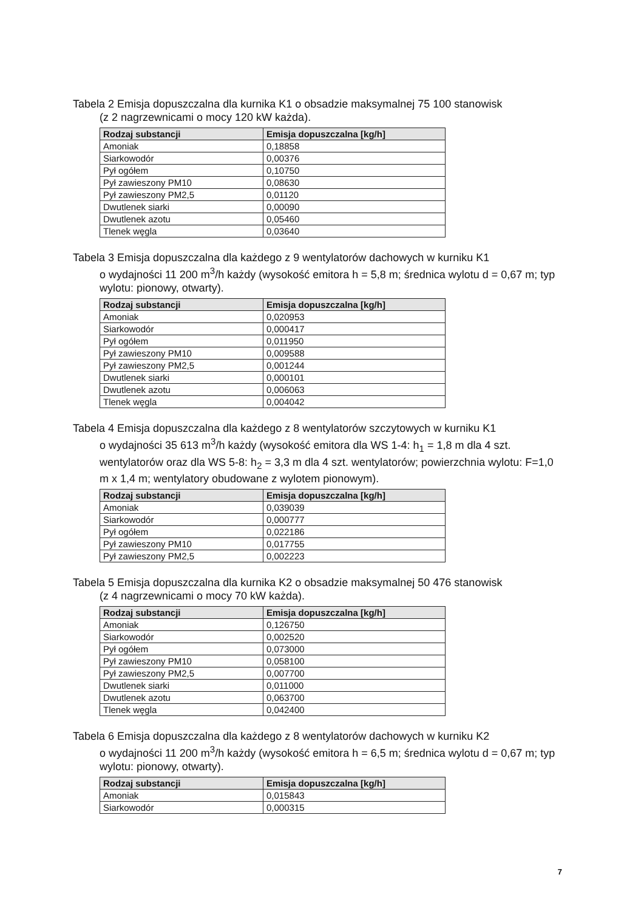Tabela 2 Emisja dopuszczalna dla kurnika K1 o obsadzie maksymalnej 75 100 stanowisk
(z 2 nagrzewnicami o mocy 120 kW każda).
| Rodzaj substancji | Emisja dopuszczalna [kg/h] |
| --- | --- |
| Amoniak | 0,18858 |
| Siarkowodór | 0,00376 |
| Pył ogółem | 0,10750 |
| Pył zawieszony PM10 | 0,08630 |
| Pył zawieszony PM2,5 | 0,01120 |
| Dwutlenek siarki | 0,00090 |
| Dwutlenek azotu | 0,05460 |
| Tlenek węgla | 0,03640 |
Tabela 3 Emisja dopuszczalna dla każdego z 9 wentylatorów dachowych w kurniku K1
o wydajności 11 200 m<sup>3</sup>/h każdy (wysokość emitora h = 5,8 m; średnica wylotu d = 0,67 m; typ wylotu: pionowy, otwarty).
| Rodzaj substancji | Emisja dopuszczalna [kg/h] |
| --- | --- |
| Amoniak | 0,020953 |
| Siarkowodór | 0,000417 |
| Pył ogółem | 0,011950 |
| Pył zawieszony PM10 | 0,009588 |
| Pył zawieszony PM2,5 | 0,001244 |
| Dwutlenek siarki | 0,000101 |
| Dwutlenek azotu | 0,006063 |
| Tlenek węgla | 0,004042 |
Tabela 4 Emisja dopuszczalna dla każdego z 8 wentylatorów szczytowych w kurniku K1
o wydajności 35 613 m<sup>3</sup>/h każdy (wysokość emitora dla WS 1-4: h<sub>1</sub> = 1,8 m dla 4 szt. wentylatorów oraz dla WS 5-8: h<sub>2</sub> = 3,3 m dla 4 szt. wentylatorów; powierzchnia wylotu: F=1,0 m x 1,4 m; wentylatory obudowane z wylotem pionowym).
| Rodzaj substancji | Emisja dopuszczalna [kg/h] |
| --- | --- |
| Amoniak | 0,039039 |
| Siarkowodór | 0,000777 |
| Pył ogółem | 0,022186 |
| Pył zawieszony PM10 | 0,017755 |
| Pył zawieszony PM2,5 | 0,002223 |
Tabela 5 Emisja dopuszczalna dla kurnika K2 o obsadzie maksymalnej 50 476 stanowisk
(z 4 nagrzewnicami o mocy 70 kW każda).
| Rodzaj substancji | Emisja dopuszczalna [kg/h] |
| --- | --- |
| Amoniak | 0,126750 |
| Siarkowodór | 0,002520 |
| Pył ogółem | 0,073000 |
| Pył zawieszony PM10 | 0,058100 |
| Pył zawieszony PM2,5 | 0,007700 |
| Dwutlenek siarki | 0,011000 |
| Dwutlenek azotu | 0,063700 |
| Tlenek węgla | 0,042400 |
Tabela 6 Emisja dopuszczalna dla każdego z 8 wentylatorów dachowych w kurniku K2
o wydajności 11 200 m<sup>3</sup>/h każdy (wysokość emitora h = 6,5 m; średnica wylotu d = 0,67 m; typ wylotu: pionowy, otwarty).
| Rodzaj substancji | Emisja dopuszczalna [kg/h] |
| --- | --- |
| Amoniak | 0,015843 |
| Siarkowodór | 0,000315 |
7